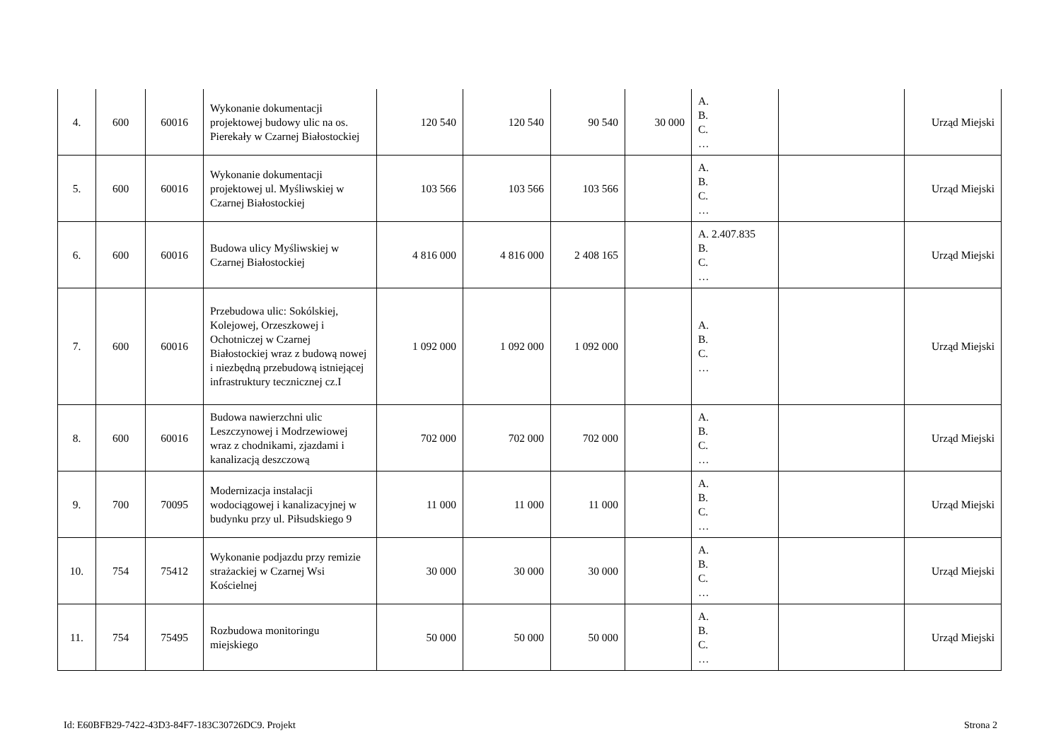| 4. | 600 | 60016 | Wykonanie dokumentacji projektowej budowy ulic na os. Pierekały w Czarnej Białostockiej | 120 540 | 120 540 | 90 540 | 30 000 | A. B. C. … | | Urząd Miejski |
| 5. | 600 | 60016 | Wykonanie dokumentacji projektowej ul. Myśliwskiej w Czarnej Białostockiej | 103 566 | 103 566 | 103 566 | | A. B. C. … | | Urząd Miejski |
| 6. | 600 | 60016 | Budowa ulicy Myśliwskiej w Czarnej Białostockiej | 4 816 000 | 4 816 000 | 2 408 165 | | A. 2.407.835 B. C. … | | Urząd Miejski |
| 7. | 600 | 60016 | Przebudowa ulic: Sokólskiej, Kolejowej, Orzeszkowej i Ochotniczej w Czarnej Białostockiej wraz z budową nowej i niezbędną przebudową istniejącej infrastruktury tecznicznej cz.I | 1 092 000 | 1 092 000 | 1 092 000 | | A. B. C. … | | Urząd Miejski |
| 8. | 600 | 60016 | Budowa nawierzchni ulic Leszczynowej i Modrzewiowej wraz z chodnikami, zjazdami i kanalizacją deszczową | 702 000 | 702 000 | 702 000 | | A. B. C. … | | Urząd Miejski |
| 9. | 700 | 70095 | Modernizacja instalacji wodociągowej i kanalizacyjnej w budynku przy ul. Piłsudskiego 9 | 11 000 | 11 000 | 11 000 | | A. B. C. … | | Urząd Miejski |
| 10. | 754 | 75412 | Wykonanie podjazdu przy remizie strażackiej w Czarnej Wsi Kościelnej | 30 000 | 30 000 | 30 000 | | A. B. C. … | | Urząd Miejski |
| 11. | 754 | 75495 | Rozbudowa monitoringu miejskiego | 50 000 | 50 000 | 50 000 | | A. B. C. … | | Urząd Miejski |
Id: E60BFB29-7422-43D3-84F7-183C30726DC9. Projekt Strona 2